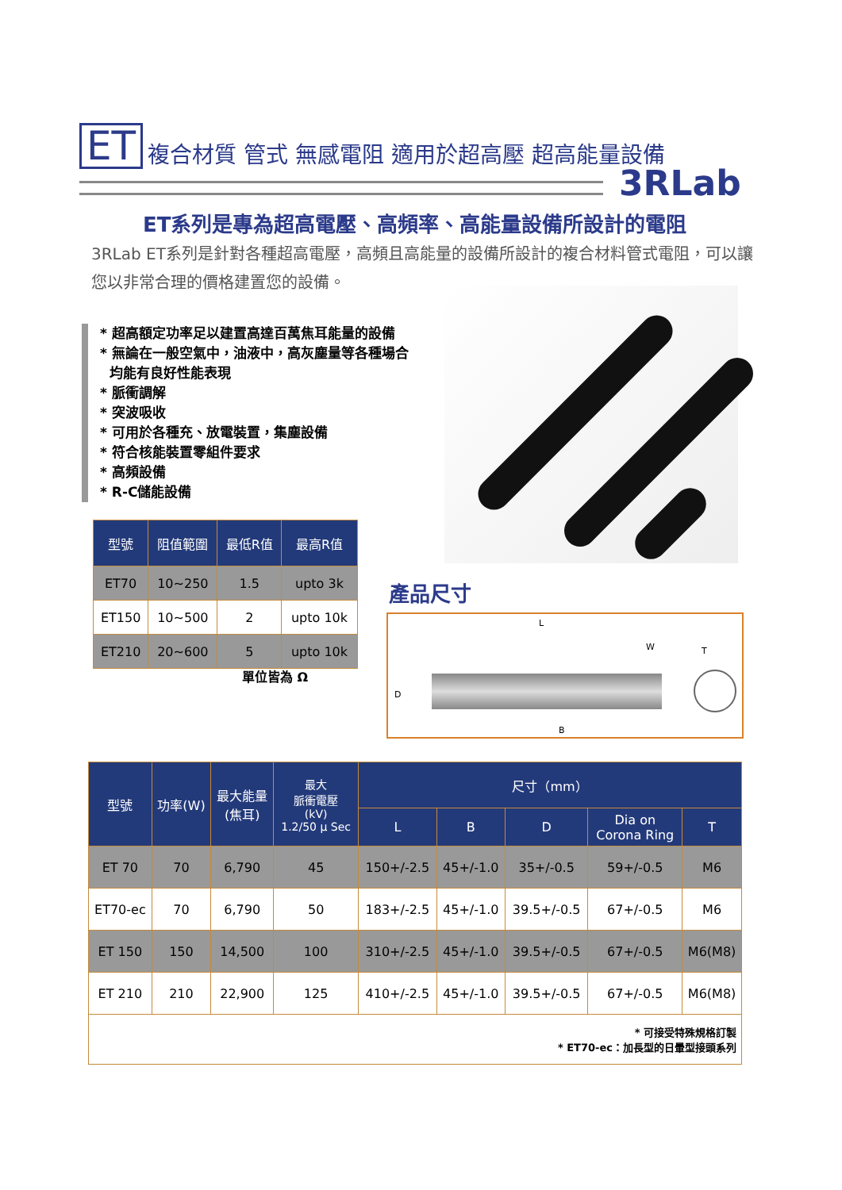ET 複合材質 管式 無感電阻 適用於超高壓 超高能量設備
3RLab
ET系列是專為超高電壓、高頻率、高能量設備所設計的電阻
3RLab ET系列是針對各種超高電壓，高頻且高能量的設備所設計的複合材料管式電阻，可以讓您以非常合理的價格建置您的設備。
* 超高額定功率足以建置高達百萬焦耳能量的設備
* 無論在一般空氣中，油液中，高灰塵量等各種場合
均能有良好性能表現
* 脈衝調解
* 突波吸收
* 可用於各種充、放電裝置，集塵設備
* 符合核能裝置零組件要求
* 高頻設備
* R-C儲能設備
| 型號 | 阻值範圍 | 最低R值 | 最高R值 |
| --- | --- | --- | --- |
| ET70 | 10~250 | 1.5 | upto 3k |
| ET150 | 10~500 | 2 | upto 10k |
| ET210 | 20~600 | 5 | upto 10k |
單位皆為 Ω
產品尺寸
L
W T
D
B
| 型號 | 功率(W) | 最大能量 (焦耳) | 最大 脈衝電壓 (kV) 1.2/50 μ Sec | 尺寸（mm） | | | | |
| --- | --- | --- | --- | --- | --- | --- | --- | --- |
| | | | | L | B | D | Dia on Corona Ring | T |
| ET 70 | 70 | 6,790 | 45 | 150+/-2.5 | 45+/-1.0 | 35+/-0.5 | 59+/-0.5 | M6 |
| ET70-ec | 70 | 6,790 | 50 | 183+/-2.5 | 45+/-1.0 | 39.5+/-0.5 | 67+/-0.5 | M6 |
| ET 150 | 150 | 14,500 | 100 | 310+/-2.5 | 45+/-1.0 | 39.5+/-0.5 | 67+/-0.5 | M6(M8) |
| ET 210 | 210 | 22,900 | 125 | 410+/-2.5 | 45+/-1.0 | 39.5+/-0.5 | 67+/-0.5 | M6(M8) |
| * 可接受特殊規格訂製 * ET70-ec：加長型的日暈型接頭系列 | | | | | | | | |